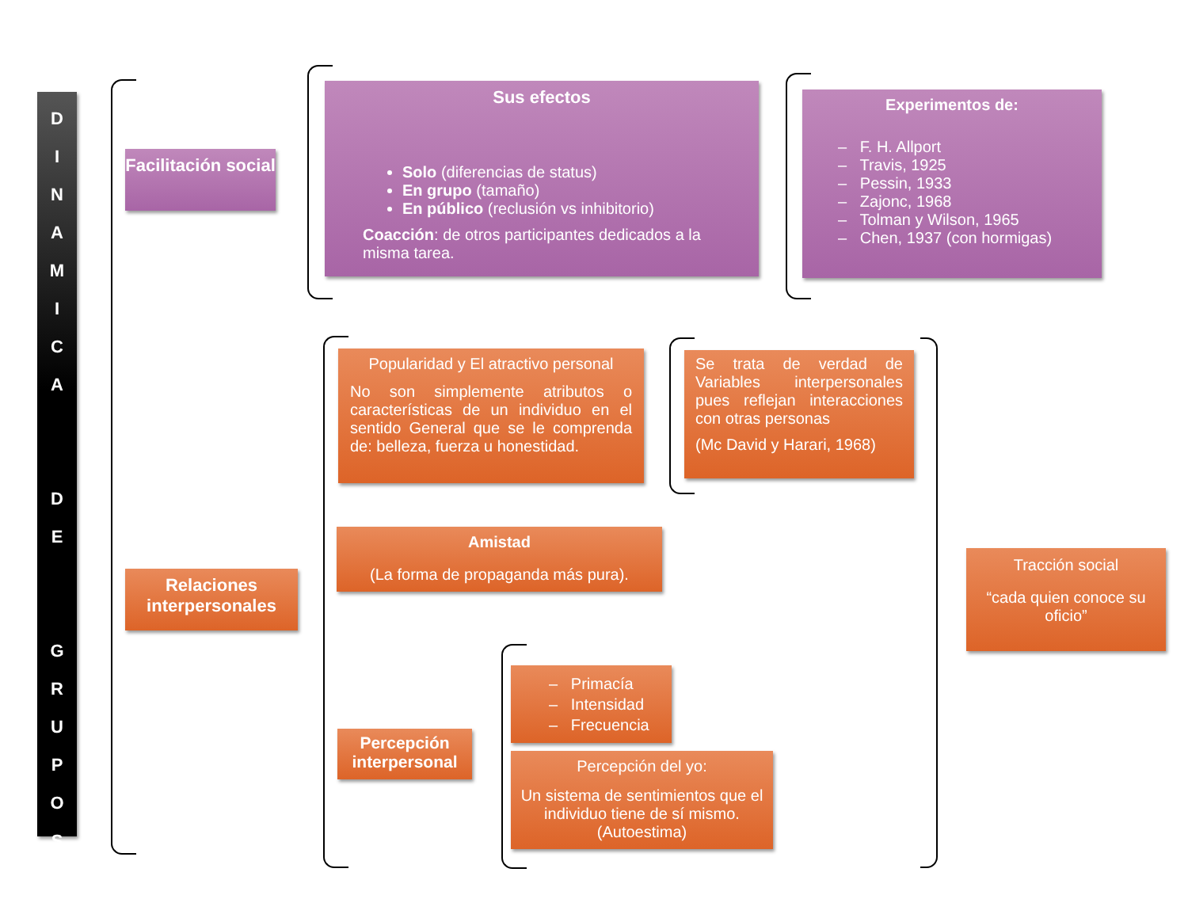D
I
N
A
M
I
C
A
D
E
G
R
U
P
O
S
Facilitación social
Sus efectos
Solo (diferencias de status)
En grupo (tamaño)
En público (reclusión vs inhibitorio)
Coacción: de otros participantes dedicados a la misma tarea.
Experimentos de:
– F. H. Allport
– Travis, 1925
– Pessin, 1933
– Zajonc, 1968
– Tolman y Wilson, 1965
– Chen, 1937 (con hormigas)
Relaciones interpersonales
Popularidad y El atractivo personal
No son simplemente atributos o características de un individuo en el sentido General que se le comprenda de: belleza, fuerza u honestidad.
Se trata de verdad de Variables interpersonales pues reflejan interacciones con otras personas
(Mc David y Harari, 1968)
Amistad
(La forma de propaganda más pura).
Tracción social
“cada quien conoce su oficio”
Percepción interpersonal
– Primacía
– Intensidad
– Frecuencia
Percepción del yo:
Un sistema de sentimientos que el individuo tiene de sí mismo. (Autoestima)